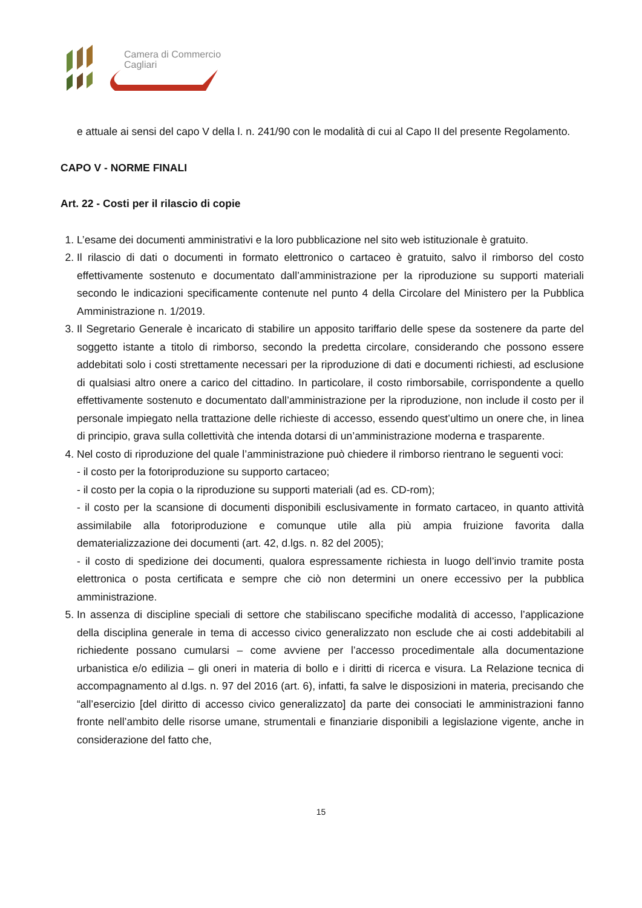Camera di Commercio
Cagliari
e attuale ai sensi del capo V della l. n. 241/90 con le modalità di cui al Capo II del presente Regolamento.
CAPO V - NORME FINALI
Art. 22 - Costi per il rilascio di copie
1. L’esame dei documenti amministrativi e la loro pubblicazione nel sito web istituzionale è gratuito.
2. Il rilascio di dati o documenti in formato elettronico o cartaceo è gratuito, salvo il rimborso del costo effettivamente sostenuto e documentato dall’amministrazione per la riproduzione su supporti materiali secondo le indicazioni specificamente contenute nel punto 4 della Circolare del Ministero per la Pubblica Amministrazione n. 1/2019.
3. Il Segretario Generale è incaricato di stabilire un apposito tariffario delle spese da sostenere da parte del soggetto istante a titolo di rimborso, secondo la predetta circolare, considerando che possono essere addebitati solo i costi strettamente necessari per la riproduzione di dati e documenti richiesti, ad esclusione di qualsiasi altro onere a carico del cittadino. In particolare, il costo rimborsabile, corrispondente a quello effettivamente sostenuto e documentato dall’amministrazione per la riproduzione, non include il costo per il personale impiegato nella trattazione delle richieste di accesso, essendo quest’ultimo un onere che, in linea di principio, grava sulla collettività che intenda dotarsi di un’amministrazione moderna e trasparente.
4. Nel costo di riproduzione del quale l’amministrazione può chiedere il rimborso rientrano le seguenti voci:
- il costo per la fotoriproduzione su supporto cartaceo;
- il costo per la copia o la riproduzione su supporti materiali (ad es. CD-rom);
- il costo per la scansione di documenti disponibili esclusivamente in formato cartaceo, in quanto attività assimilabile alla fotoriproduzione e comunque utile alla più ampia fruizione favorita dalla dematerializzazione dei documenti (art. 42, d.lgs. n. 82 del 2005);
- il costo di spedizione dei documenti, qualora espressamente richiesta in luogo dell’invio tramite posta elettronica o posta certificata e sempre che ciò non determini un onere eccessivo per la pubblica amministrazione.
5. In assenza di discipline speciali di settore che stabiliscano specifiche modalità di accesso, l’applicazione della disciplina generale in tema di accesso civico generalizzato non esclude che ai costi addebitabili al richiedente possano cumularsi – come avviene per l’accesso procedimentale alla documentazione urbanistica e/o edilizia – gli oneri in materia di bollo e i diritti di ricerca e visura. La Relazione tecnica di accompagnamento al d.lgs. n. 97 del 2016 (art. 6), infatti, fa salve le disposizioni in materia, precisando che “all’esercizio [del diritto di accesso civico generalizzato] da parte dei consociati le amministrazioni fanno fronte nell’ambito delle risorse umane, strumentali e finanziarie disponibili a legislazione vigente, anche in considerazione del fatto che,
15